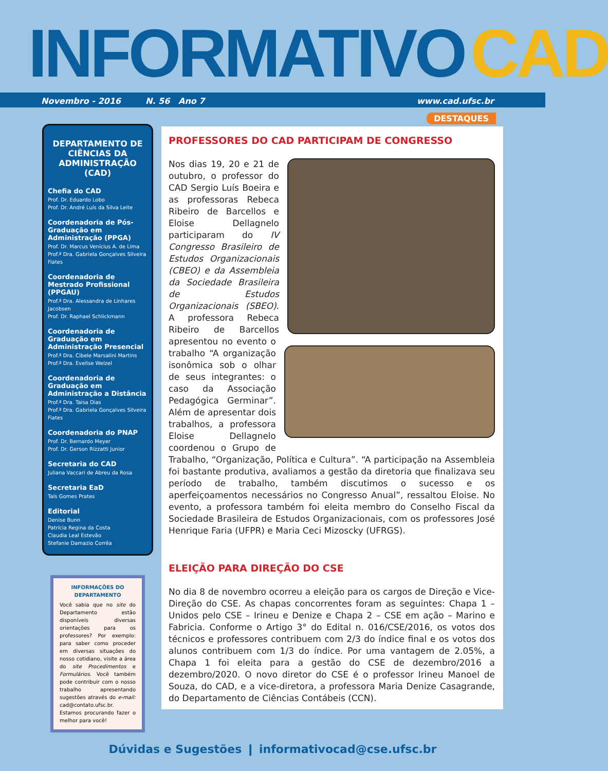INFORMATIVO CAD
Novembro - 2016 N. 56 Ano 7 www.cad.ufsc.br
DEPARTAMENTO DE CIÊNCIAS DA ADMINISTRAÇÃO (CAD)
Chefia do CAD
Prof. Dr. Eduardo Lobo
Prof. Dr. André Luís da Silva Leite
Coordenadoria de Pós-Graduação em Administração (PPGA)
Prof. Dr. Marcus Venícius A. de Lima
Prof.ª Dra. Gabriela Gonçalves Silveira Fiates
Coordenadoria de Mestrado Profissional (PPGAU)
Prof.ª Dra. Alessandra de Linhares Jacobsen
Prof. Dr. Raphael Schlickmann
Coordenadoria de Graduação em Administração Presencial
Prof.ª Dra. Cibele Marsalini Martins
Prof.ª Dra. Evelise Welzel
Coordenadoria de Graduação em Administração a Distância
Prof.ª Dra. Taisa Dias
Prof.ª Dra. Gabriela Gonçalves Silveira Fiates
Coordenadoria do PNAP
Prof. Dr. Bernardo Meyer
Prof. Dr. Gerson Rizzatti Junior
Secretaria do CAD
Juliana Vaccari de Abreu da Rosa
Secretaria EaD
Taís Gomes Prates
Editorial
Denise Bunn
Patrícia Regina da Costa
Claudia Leal Estevão
Stefanie Damazio Corrêa
INFORMAÇÕES DO DEPARTAMENTO
Você sabia que no site do Departamento estão disponíveis diversas orientações para os professores? Por exemplo: para saber como proceder em diversas situações do nosso cotidiano, visite a área do site Procedimentos e Formulários. Você também pode contribuir com o nosso trabalho apresentando sugestões através do e-mail: cad@contato.ufsc.br. Estamos procurando fazer o melhor para você!
DESTAQUES
PROFESSORES DO CAD PARTICIPAM DE CONGRESSO
Nos dias 19, 20 e 21 de outubro, o professor do CAD Sergio Luís Boeira e as professoras Rebeca Ribeiro de Barcellos e Eloise Dellagnelo participaram do IV Congresso Brasileiro de Estudos Organizacionais (CBEO) e da Assembleia da Sociedade Brasileira de Estudos Organizacionais (SBEO). A professora Rebeca Ribeiro de Barcellos apresentou no evento o trabalho “A organização isonômica sob o olhar de seus integrantes: o caso da Associação Pedagógica Germinar”. Além de apresentar dois trabalhos, a professora Eloise Dellagnelo coordenou o Grupo de Trabalho, “Organização, Política e Cultura”. “A participação na Assembleia foi bastante produtiva, avaliamos a gestão da diretoria que finalizava seu período de trabalho, também discutimos o sucesso e os aperfeiçoamentos necessários no Congresso Anual”, ressaltou Eloise. No evento, a professora também foi eleita membro do Conselho Fiscal da Sociedade Brasileira de Estudos Organizacionais, com os professores José Henrique Faria (UFPR) e Maria Ceci Mizoscky (UFRGS).
ELEIÇÃO PARA DIREÇÃO DO CSE
No dia 8 de novembro ocorreu a eleição para os cargos de Direção e Vice-Direção do CSE. As chapas concorrentes foram as seguintes: Chapa 1 – Unidos pelo CSE – Irineu e Denize e Chapa 2 – CSE em ação – Marino e Fabricia. Conforme o Artigo 3° do Edital n. 016/CSE/2016, os votos dos técnicos e professores contribuem com 2/3 do índice final e os votos dos alunos contribuem com 1/3 do índice. Por uma vantagem de 2.05%, a Chapa 1 foi eleita para a gestão do CSE de dezembro/2016 a dezembro/2020. O novo diretor do CSE é o professor Irineu Manoel de Souza, do CAD, e a vice-diretora, a professora Maria Denize Casagrande, do Departamento de Ciências Contábeis (CCN).
Dúvidas e Sugestões ❙ informativocad@cse.ufsc.br